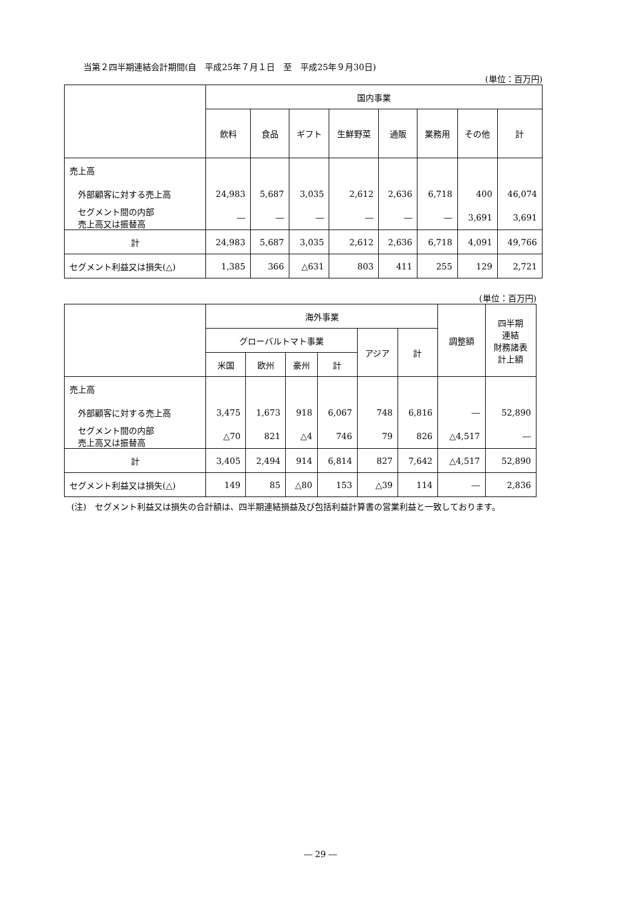当第２四半期連結会計期間(自　平成25年７月１日　至　平成25年９月30日)
(単位：百万円)
| | 国内事業 | | | | | | | |
| --- | --- | --- | --- | --- | --- | --- | --- | --- |
| | 飲料 | 食品 | ギフト | 生鮮野菜 | 通販 | 業務用 | その他 | 計 |
| 売上高 | | | | | | | | |
| 外部顧客に対する売上高 | 24,983 | 5,687 | 3,035 | 2,612 | 2,636 | 6,718 | 400 | 46,074 |
| セグメント間の内部 売上高又は振替高 | ― | ― | ― | ― | ― | ― | 3,691 | 3,691 |
| 計 | 24,983 | 5,687 | 3,035 | 2,612 | 2,636 | 6,718 | 4,091 | 49,766 |
| セグメント利益又は損失(△) | 1,385 | 366 | △631 | 803 | 411 | 255 | 129 | 2,721 |
(単位：百万円)
| | 海外事業 | | | | | | 調整額 | 四半期 連結 財務諸表 計上額 |
| --- | --- | --- | --- | --- | --- | --- | --- | --- |
| | グローバルトマト事業 | | | | アジア | 計 | | |
| | 米国 | 欧州 | 豪州 | 計 | | | | |
| 売上高 | | | | | | | | |
| 外部顧客に対する売上高 | 3,475 | 1,673 | 918 | 6,067 | 748 | 6,816 | ― | 52,890 |
| セグメント間の内部 売上高又は振替高 | △70 | 821 | △4 | 746 | 79 | 826 | △4,517 | ― |
| 計 | 3,405 | 2,494 | 914 | 6,814 | 827 | 7,642 | △4,517 | 52,890 |
| セグメント利益又は損失(△) | 149 | 85 | △80 | 153 | △39 | 114 | ― | 2,836 |
(注)　セグメント利益又は損失の合計額は、四半期連結損益及び包括利益計算書の営業利益と一致しております。
― 29 ―